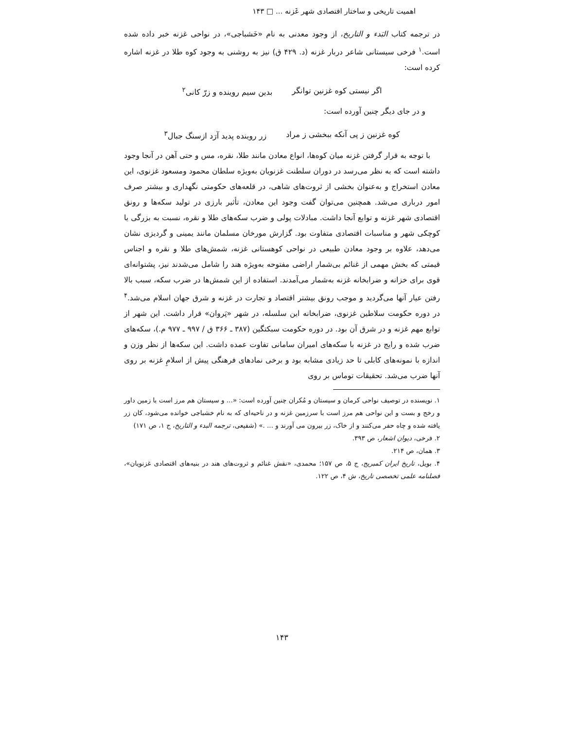اهمیت تاریخی و ساختار اقتصادی شهر غَزنه ... □ ۱۴۳
در ترجمه کتاب البَدء و التاریخ، از وجود معدنی به نام «خَشباجی»، در نواحی غزنه خبر داده شده است.<sup>۱</sup> فرخی سیستانی شاعر دربار غزنه (د. ۴۲۹ ق) نیز به روشنی به وجود کوه طلا در غزنه اشاره کرده است:
اگر نیستی کوه غزنین توانگر بدین سیم روینده و زرّ کانی<sup>۲</sup>
و در جای دیگر چنین آورده است:
کوه غزنین ز پی آنکه ببخشی ز مراد زر روینده پدید آرَد ازسنگ جبال<sup>۳</sup>
با توجه به قرار گرفتن غزنه میان کوه‌ها، انواع معادن مانند طلا، نقره، مس و حتی آهن در آنجا وجود داشته است که به نظر می‌رسد در دوران سلطنت غزنویان به‌ویژه سلطان محمود ومسعود غزنوی، این معادن استخراج و به‌عنوان بخشی از ثروت‌های شاهی، در قلعه‌های حکومتی نگهداری و بیشتر صرف امور درباری می‌شد. همچنین می‌توان گفت وجود این معادن، تأثیر بارزی در تولید سکه‌ها و رونق اقتصادی شهر غزنه و توابع آنجا داشت. مبادلات پولی و ضرب سکه‌های طلا و نقره، نسبت به بزرگی یا کوچکی شهر و مناسبات اقتصادی متفاوت بود. گزارش مورخان مسلمان مانند یمینی و گردیزی نشان می‌دهد، علاوه بر وجود معادن طبیعی در نواحی کوهستانی غزنه، شمش‌های طلا و نقره و اجناس قیمتی که بخش مهمی از غنائم بی‌شمار اراضی مفتوحه به‌ویژه هند را شامل می‌شدند نیز، پشتوانه‌ای قوی برای خزانه و ضرابخانه غزنه به‌شمار می‌آمدند. استفاده از این شمش‌ها در ضرب سکه، سبب بالا رفتن عیار آنها می‌گردید و موجب رونق بیشتر اقتصاد و تجارت در غزنه و شرق جهان اسلام می‌شد.<sup>۴</sup> در دوره حکومت سلاطین غزنوی، ضرابخانه این سلسله، در شهر «پَروان» قرار داشت. این شهر از توابع مهم غزنه و در شرق آن بود. در دوره حکومت سبکتگین (۳۸۷ ـ ۳۶۶ ق / ۹۹۷ ـ ۹۷۷ م.)، سکه‌های ضرب شده و رایج در غزنه با سکه‌های امیران سامانی تفاوت عمده داشت. این سکه‌ها از نظر وزن و اندازه با نمونه‌های کابلی تا حد زیادی مشابه بود و برخی نمادهای فرهنگی پیش از اسلامِ غزنه بر روی آنها ضرب می‌شد. تحقیقات توماس بر روی
۱. نویسنده در توصیف نواحی کرمان و سیستان و مُکران چنین آورده است: «... و سیستان هم مرز است با زمین داور و رخج و بست و این نواحی هم مرز است با سرزمین غزنه و در ناحیه‌ای که به نام خشباجی خوانده می‌شود، کان زر یافته شده و چاه حفر می‌کنند و از خاک، زر بیرون می آورند و ... .» (شفیعی، ترجمه البدء و التاریخ، ج ۱، ص ۱۷۱)
۲. فرخی، دیوان اشعار، ص ۳۹۳.
۳. همان، ص ۲۱۴.
۴. بویل، تاریخ ایران کمبریج، ج ۵، ص ۱۵۷؛ محمدی، «نقش غنائم و ثروت‌های هند در بنیه‌های اقتصادی غزنویان»، فصلنامه علمی تخصصی تاریخ، ش ۴، ص ۱۲۲.
۱۴۳